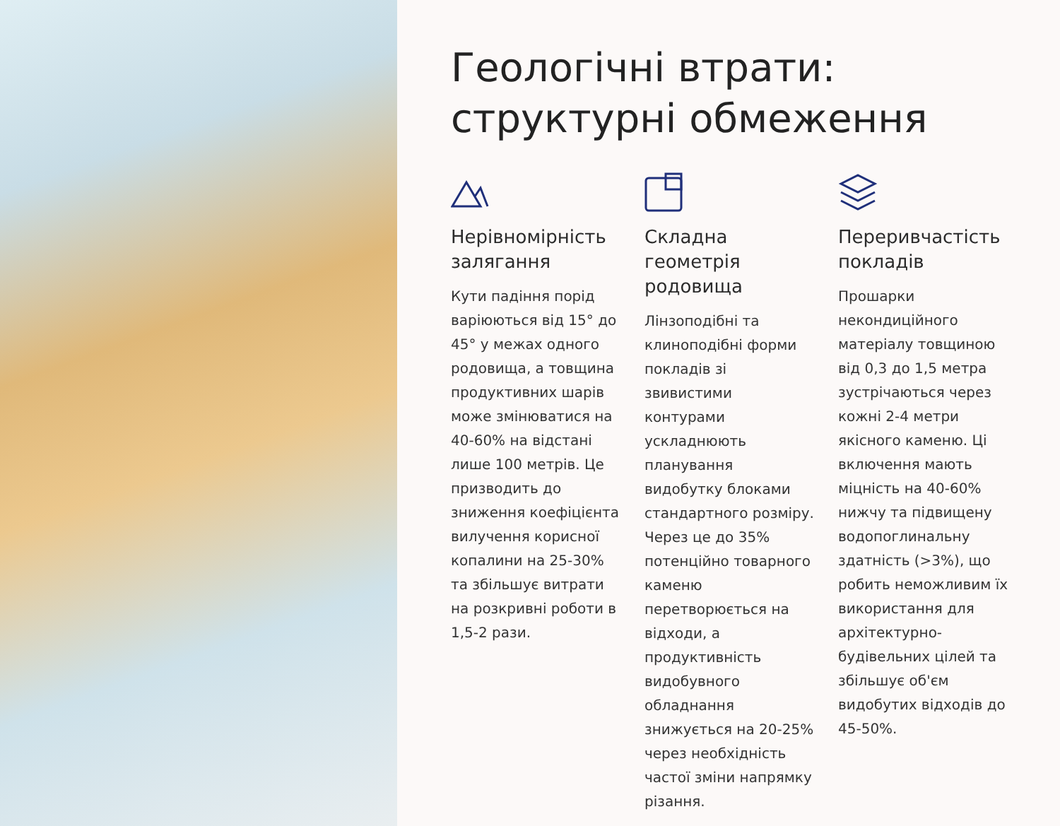Геологічні втрати: структурні обмеження
Нерівномірність залягання
Кути падіння порід варіюються від 15° до 45° у межах одного родовища, а товщина продуктивних шарів може змінюватися на 40-60% на відстані лише 100 метрів. Це призводить до зниження коефіцієнта вилучення корисної копалини на 25-30% та збільшує витрати на розкривні роботи в 1,5-2 рази.
Складна геометрія родовища
Лінзоподібні та клиноподібні форми покладів зі звивистими контурами ускладнюють планування видобутку блоками стандартного розміру. Через це до 35% потенційно товарного каменю перетворюється на відходи, а продуктивність видобувного обладнання знижується на 20-25% через необхідність частої зміни напрямку різання.
Переривчастість покладів
Прошарки некондиційного матеріалу товщиною від 0,3 до 1,5 метра зустрічаються через кожні 2-4 метри якісного каменю. Ці включення мають міцність на 40-60% нижчу та підвищену водопоглинальну здатність (>3%), що робить неможливим їх використання для архітектурно-будівельних цілей та збільшує об'єм видобутих відходів до 45-50%.